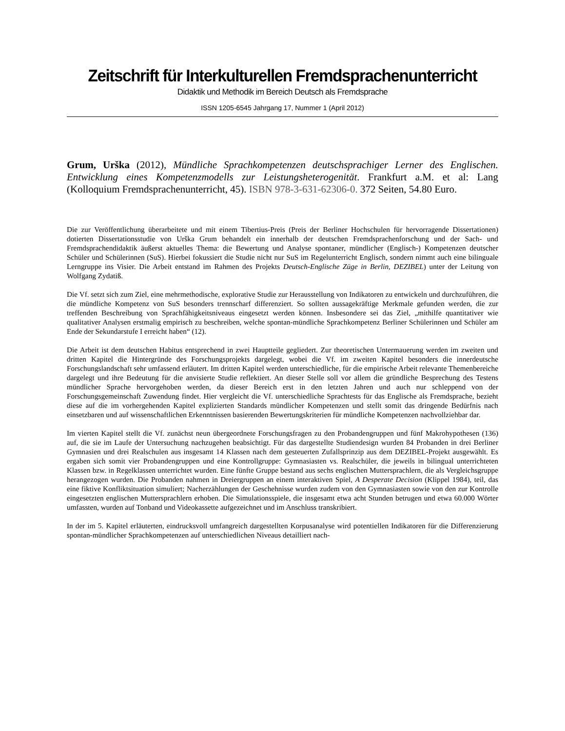Zeitschrift für Interkulturellen Fremdsprachenunterricht
Didaktik und Methodik im Bereich Deutsch als Fremdsprache
ISSN 1205-6545 Jahrgang 17, Nummer 1 (April 2012)
Grum, Urška (2012), Mündliche Sprachkompetenzen deutschsprachiger Lerner des Englischen. Entwicklung eines Kompetenzmodells zur Leistungsheterogenität. Frankfurt a.M. et al: Lang (Kolloquium Fremdsprachenunterricht, 45). ISBN 978-3-631-62306-0. 372 Seiten, 54.80 Euro.
Die zur Veröffentlichung überarbeitete und mit einem Tibertius-Preis (Preis der Berliner Hochschulen für hervorragende Dissertationen) dotierten Dissertationsstudie von Urška Grum behandelt ein innerhalb der deutschen Fremdsprachenforschung und der Sach- und Fremdsprachendidaktik äußerst aktuelles Thema: die Bewertung und Analyse spontaner, mündlicher (Englisch-) Kompetenzen deutscher Schüler und Schülerinnen (SuS). Hierbei fokussiert die Studie nicht nur SuS im Regelunterricht Englisch, sondern nimmt auch eine bilinguale Lerngruppe ins Visier. Die Arbeit entstand im Rahmen des Projekts Deutsch-Englische Züge in Berlin, DEZIBEL) unter der Leitung von Wolfgang Zydatiß.
Die Vf. setzt sich zum Ziel, eine mehrmethodische, explorative Studie zur Herausstellung von Indikatoren zu entwickeln und durchzuführen, die die mündliche Kompetenz von SuS besonders trennscharf differenziert. So sollten aussagekräftige Merkmale gefunden werden, die zur treffenden Beschreibung von Sprachfähigkeitsniveaus eingesetzt werden können. Insbesondere sei das Ziel, „mithilfe quantitativer wie qualitativer Analysen erstmalig empirisch zu beschreiben, welche spontan-mündliche Sprachkompetenz Berliner Schülerinnen und Schüler am Ende der Sekundarstufe I erreicht haben“ (12).
Die Arbeit ist dem deutschen Habitus entsprechend in zwei Hauptteile gegliedert. Zur theoretischen Untermauerung werden im zweiten und dritten Kapitel die Hintergründe des Forschungsprojekts dargelegt, wobei die Vf. im zweiten Kapitel besonders die innerdeutsche Forschungslandschaft sehr umfassend erläutert. Im dritten Kapitel werden unterschiedliche, für die empirische Arbeit relevante Themenbereiche dargelegt und ihre Bedeutung für die anvisierte Studie reflektiert. An dieser Stelle soll vor allem die gründliche Besprechung des Testens mündlicher Sprache hervorgehoben werden, da dieser Bereich erst in den letzten Jahren und auch nur schleppend von der Forschungsgemeinschaft Zuwendung findet. Hier vergleicht die Vf. unterschiedliche Sprachtests für das Englische als Fremdsprache, bezieht diese auf die im vorhergehenden Kapitel explizierten Standards mündlicher Kompetenzen und stellt somit das dringende Bedürfnis nach einsetzbaren und auf wissenschaftlichen Erkenntnissen basierenden Bewertungskriterien für mündliche Kompetenzen nachvollziehbar dar.
Im vierten Kapitel stellt die Vf. zunächst neun übergeordnete Forschungsfragen zu den Probandengruppen und fünf Makrohypothesen (136) auf, die sie im Laufe der Untersuchung nachzugehen beabsichtigt. Für das dargestellte Studiendesign wurden 84 Probanden in drei Berliner Gymnasien und drei Realschulen aus insgesamt 14 Klassen nach dem gesteuerten Zufallsprinzip aus dem DEZIBEL-Projekt ausgewählt. Es ergaben sich somit vier Probandengruppen und eine Kontrollgruppe: Gymnasiasten vs. Realschüler, die jeweils in bilingual unterrichteten Klassen bzw. in Regelklassen unterrichtet wurden. Eine fünfte Gruppe bestand aus sechs englischen Muttersprachlern, die als Vergleichsgruppe herangezogen wurden. Die Probanden nahmen in Dreiergruppen an einem interaktiven Spiel, A Desperate Decision (Klippel 1984), teil, das eine fiktive Konfliktsituation simuliert; Nacherzählungen der Geschehnisse wurden zudem von den Gymnasiasten sowie von den zur Kontrolle eingesetzten englischen Muttersprachlern erhoben. Die Simulationsspiele, die insgesamt etwa acht Stunden betrugen und etwa 60.000 Wörter umfassten, wurden auf Tonband und Videokassette aufgezeichnet und im Anschluss transkribiert.
In der im 5. Kapitel erläuterten, eindrucksvoll umfangreich dargestellten Korpusanalyse wird potentiellen Indikatoren für die Differenzierung spontan-mündlicher Sprachkompetenzen auf unterschiedlichen Niveaus detailliert nach-